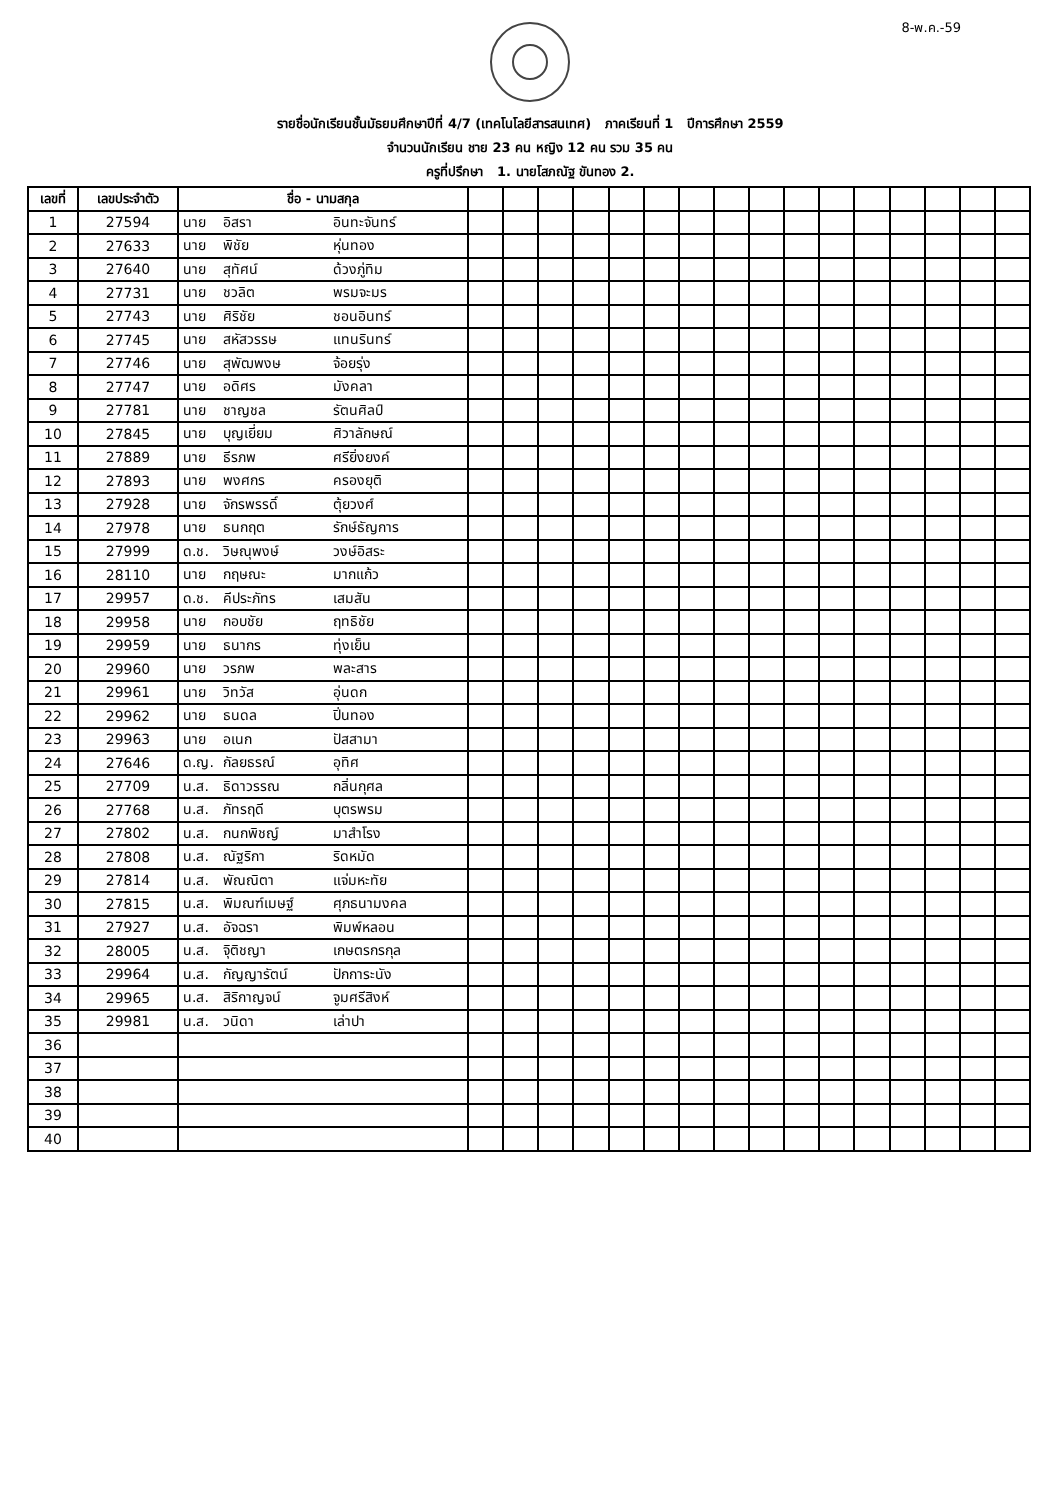8-พ.ค.-59
รายชื่อนักเรียนชั้นมัธยมศึกษาปีที่ 4/7 (เทคโนโลยีสารสนเทศ) ภาคเรียนที่ 1 ปีการศึกษา 2559
จำนวนนักเรียน ชาย 23 คน หญิง 12 คน รวม 35 คน
ครูที่ปรึกษา 1. นายโสภณัฐ ขันทอง 2.
| เลขที่ | เลขประจำตัว | ชื่อ - นามสกุล | | | | | | | | | | | | | | | | |
| --- | --- | --- | --- | --- | --- | --- | --- | --- | --- | --- | --- | --- | --- | --- | --- | --- | --- | --- |
| 1 | 27594 | นาย อิสรา อินทะจันทร์ | | | | | | | | | | | | | | | | |
| 2 | 27633 | นาย พิชัย หุ่นทอง | | | | | | | | | | | | | | | | |
| 3 | 27640 | นาย สุทัศน์ ด้วงภู่ทิม | | | | | | | | | | | | | | | | |
| 4 | 27731 | นาย ชวลิต พรมจะมร | | | | | | | | | | | | | | | | |
| 5 | 27743 | นาย ศิริชัย ชอนอินทร์ | | | | | | | | | | | | | | | | |
| 6 | 27745 | นาย สหัสวรรษ แทนรินทร์ | | | | | | | | | | | | | | | | |
| 7 | 27746 | นาย สุพัฒพงษ จ้อยรุ่ง | | | | | | | | | | | | | | | | |
| 8 | 27747 | นาย อดิศร มังคลา | | | | | | | | | | | | | | | | |
| 9 | 27781 | นาย ชาญชล รัตนศิลป์ | | | | | | | | | | | | | | | | |
| 10 | 27845 | นาย บุญเยี่ยม ศิวาลักษณ์ | | | | | | | | | | | | | | | | |
| 11 | 27889 | นาย ธีรภพ ศรียิ่งยงค์ | | | | | | | | | | | | | | | | |
| 12 | 27893 | นาย พงศกร ครองยุติ | | | | | | | | | | | | | | | | |
| 13 | 27928 | นาย จักรพรรดิ์ ตุ้ยวงศ์ | | | | | | | | | | | | | | | | |
| 14 | 27978 | นาย ธนกฤต รักษ์ธัญการ | | | | | | | | | | | | | | | | |
| 15 | 27999 | ด.ช. วิษณุพงษ์ วงษ์อิสระ | | | | | | | | | | | | | | | | |
| 16 | 28110 | นาย กฤษณะ มากแก้ว | | | | | | | | | | | | | | | | |
| 17 | 29957 | ด.ช. คีประภัทร เสมสัน | | | | | | | | | | | | | | | | |
| 18 | 29958 | นาย กอบชัย ฤทธิชัย | | | | | | | | | | | | | | | | |
| 19 | 29959 | นาย ธนากร ทุ่งเย็น | | | | | | | | | | | | | | | | |
| 20 | 29960 | นาย วรภพ พละสาร | | | | | | | | | | | | | | | | |
| 21 | 29961 | นาย วิทวัส อุ่นดก | | | | | | | | | | | | | | | | |
| 22 | 29962 | นาย ธนดล ปิ่นทอง | | | | | | | | | | | | | | | | |
| 23 | 29963 | นาย อเนก ปัสสามา | | | | | | | | | | | | | | | | |
| 24 | 27646 | ด.ญ. กัลยธรณ์ อุทิศ | | | | | | | | | | | | | | | | |
| 25 | 27709 | น.ส. ธิดาวรรณ กลิ่นกุศล | | | | | | | | | | | | | | | | |
| 26 | 27768 | น.ส. ภัทรฤดี บุตรพรม | | | | | | | | | | | | | | | | |
| 27 | 27802 | น.ส. กนกพิชญ์ มาสำโรง | | | | | | | | | | | | | | | | |
| 28 | 27808 | น.ส. ณัฐริกา ริดหมัด | | | | | | | | | | | | | | | | |
| 29 | 27814 | น.ส. พัณณิตา แจ่มหะทัย | | | | | | | | | | | | | | | | |
| 30 | 27815 | น.ส. พิมณฑ์เมษฐ์ ศุภธนามงคล | | | | | | | | | | | | | | | | |
| 31 | 27927 | น.ส. อัจฉรา พิมพ์หลอน | | | | | | | | | | | | | | | | |
| 32 | 28005 | น.ส. จุิติชญา เกษตรกรกุล | | | | | | | | | | | | | | | | |
| 33 | 29964 | น.ส. กัญญารัตน์ ปักการะนัง | | | | | | | | | | | | | | | | |
| 34 | 29965 | น.ส. สิริกาญจน์ จูมศรีสิงห์ | | | | | | | | | | | | | | | | |
| 35 | 29981 | น.ส. วนิดา เล่าปา | | | | | | | | | | | | | | | | |
| 36 | | | | | | | | | | | | | | | | | | |
| 37 | | | | | | | | | | | | | | | | | | |
| 38 | | | | | | | | | | | | | | | | | | |
| 39 | | | | | | | | | | | | | | | | | | |
| 40 | | | | | | | | | | | | | | | | | | |